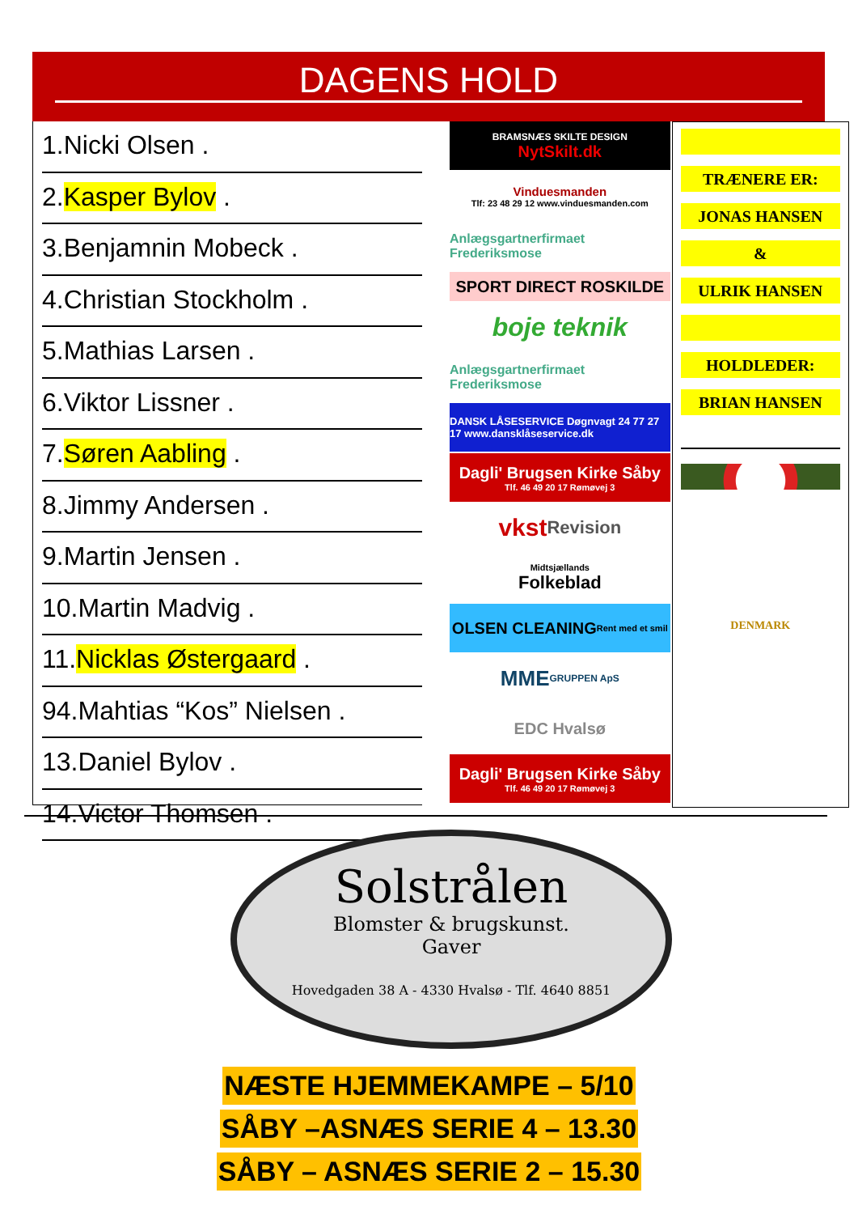DAGENS HOLD
1.Nicki Olsen .
2.Kasper Bylov .
3.Benjamnin Mobeck .
4.Christian Stockholm .
5.Mathias Larsen .
6.Viktor Lissner .
7.Søren Aabling .
8.Jimmy Andersen .
9.Martin Jensen .
10.Martin Madvig .
11.Nicklas Østergaard .
94.Mahtias “Kos” Nielsen .
13.Daniel Bylov .
14.Victor Thomsen .
BRAMSNÆS SKILTE DESIGN
NytSkilt.dk
Vinduesmanden
Tlf: 23 48 29 12 www.vinduesmanden.com
Anlægsgartnerfirmaet Frederiksmose
SPORT DIRECT ROSKILDE
boje teknik
Anlægsgartnerfirmaet Frederiksmose
DANSK LÅSESERVICE Døgnvagt 24 77 27 17 www.dansklåseservice.dk
Dagli' Brugsen Kirke Såby
Tlf. 46 49 20 17 Rømøvej 3
vkst Revision
Midtsjællands
Folkeblad
OLSEN CLEANING Rent med et smil
MME GRUPPEN ApS
EDC Hvalsø
Dagli' Brugsen Kirke Såby
Tlf. 46 49 20 17 Rømøvej 3
TRÆNERE ER:
JONAS HANSEN
&
ULRIK HANSEN
HOLDLEDER:
BRIAN HANSEN
DENMARK
Solstrålen
Blomster & brugskunst.
Gaver
Hovedgaden 38 A - 4330 Hvalsø - Tlf. 4640 8851
NÆSTE HJEMMEKAMPE – 5/10
SÅBY –ASNÆS SERIE 4 – 13.30
SÅBY – ASNÆS SERIE 2 – 15.30